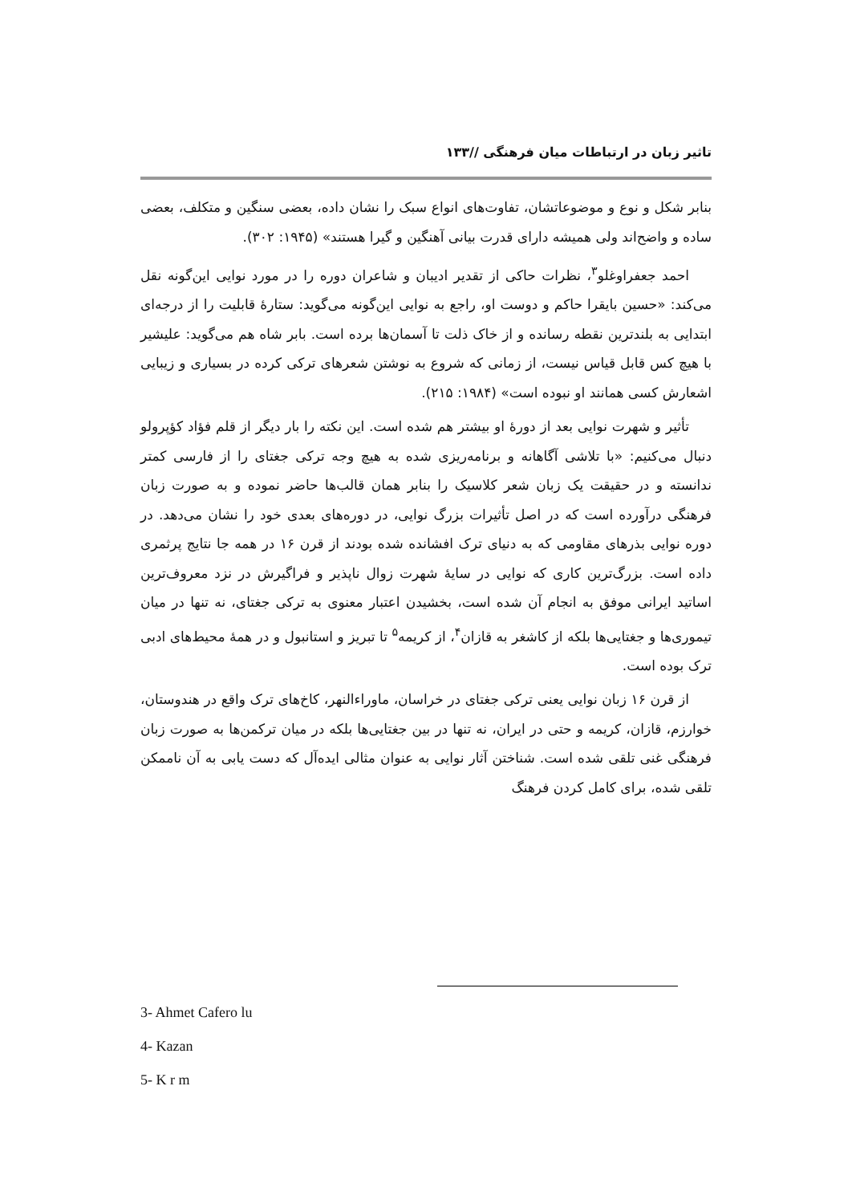تاثیر زبان در ارتباطات میان فرهنگی //۱۳۳
بنابر شکل و نوع و موضوعاتشان، تفاوت‌های انواع سبک را نشان داده، بعضی سنگین و متکلف، بعضی ساده و واضح‌اند ولی همیشه دارای قدرت بیانی آهنگین و گیرا هستند» (۱۹۴۵: ۳۰۲).
احمد جعفراوغلو<sup>۳</sup>، نظرات حاکی از تقدیر ادیبان و شاعران دوره را در مورد نوایی این‌گونه نقل می‌کند: «حسین بایقرا حاکم و دوست او، راجع به نوایی این‌گونه می‌گوید: ستارهٔ قابلیت را از درجه‌ای ابتدایی به بلندترین نقطه رسانده و از خاک ذلت تا آسمان‌ها برده است. بابر شاه هم می‌گوید: علیشیر با هیچ کس قابل قیاس نیست، از زمانی که شروع به نوشتن شعرهای ترکی کرده در بسیاری و زیبایی اشعارش کسی همانند او نبوده است» (۱۹۸۴: ۲۱۵).
تأثیر و شهرت نوایی بعد از دورهٔ او بیشتر هم شده است. این نکته را بار دیگر از قلم فؤاد کؤپرولو دنبال می‌کنیم: «با تلاشی آگاهانه و برنامه‌ریزی شده به هیچ وجه ترکی جغتای را از فارسی کمتر ندانسته و در حقیقت یک زبان شعر کلاسیک را بنابر همان قالب‌ها حاضر نموده و به صورت زبان فرهنگی درآورده است که در اصل تأثیرات بزرگ نوایی، در دوره‌های بعدی خود را نشان می‌دهد. در دوره نوایی بذرهای مقاومی که به دنیای ترک افشانده شده بودند از قرن ۱۶ در همه جا نتایج پرثمری داده است. بزرگ‌ترین کاری که نوایی در سایهٔ شهرت زوال ناپذیر و فراگیرش در نزد معروف‌ترین اساتید ایرانی موفق به انجام آن شده است، بخشیدن اعتبار معنوی به ترکی جغتای، نه تنها در میان تیموری‌ها و جغتایی‌ها بلکه از کاشغر به قازان<sup>۴</sup>، از کریمه<sup>۵</sup> تا تبریز و استانبول و در همهٔ محیط‌های ادبی ترک بوده است.
از قرن ۱۶ زبان نوایی یعنی ترکی جغتای در خراسان، ماوراءالنهر، کاخ‌های ترک واقع در هندوستان، خوارزم، قازان، کریمه و حتی در ایران، نه تنها در بین جغتایی‌ها بلکه در میان ترکمن‌ها به صورت زبان فرهنگی غنی تلقی شده است. شناختن آثار نوایی به عنوان مثالی ایده‌آل که دست یابی به آن ناممکن تلقی شده، برای کامل کردن فرهنگ
3- Ahmet Cafero lu
4- Kazan
5- K r m